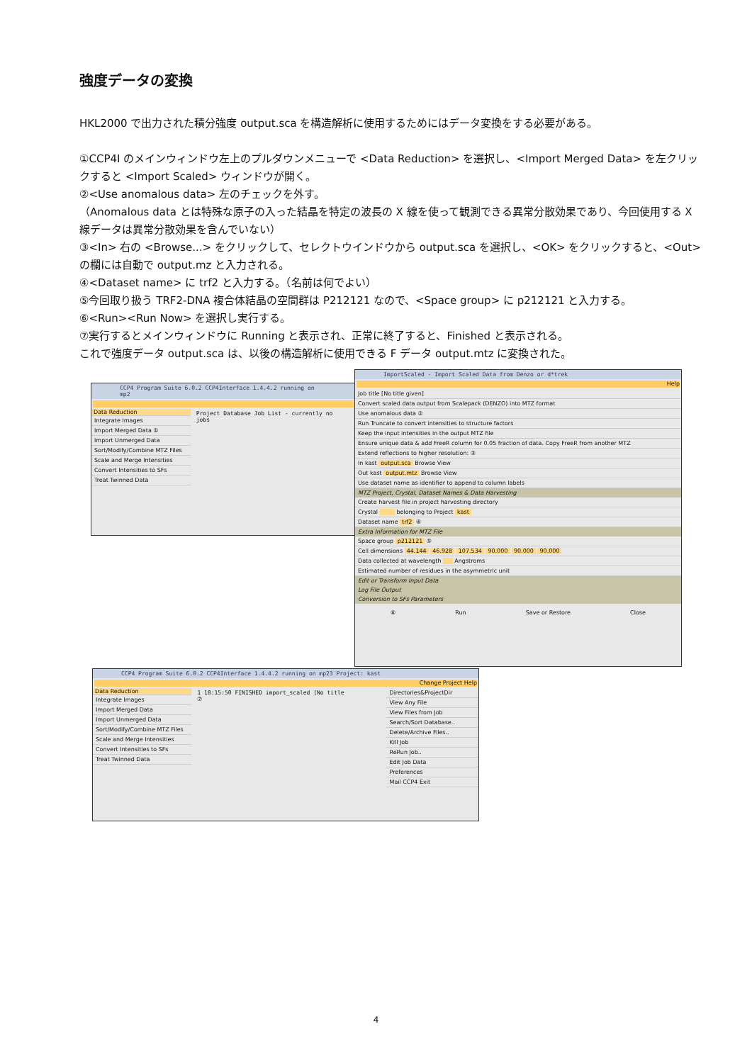強度データの変換
HKL2000 で出力された積分強度 output.sca を構造解析に使用するためにはデータ変換をする必要がある。
①CCP4I のメインウィンドウ左上のプルダウンメニューで <Data Reduction> を選択し、<Import Merged Data> を左クリックすると <Import Scaled> ウィンドウが開く。
②<Use anomalous data> 左のチェックを外す。
（Anomalous data とは特殊な原子の入った結晶を特定の波長の X 線を使って観測できる異常分散効果であり、今回使用する X 線データは異常分散効果を含んでいない）
③<In> 右の <Browse...> をクリックして、セレクトウインドウから output.sca を選択し、<OK> をクリックすると、<Out> の欄には自動で output.mz と入力される。
④<Dataset name> に trf2 と入力する。（名前は何でよい）
⑤今回取り扱う TRF2-DNA 複合体結晶の空間群は P212121 なので、<Space group> に p212121 と入力する。
⑥<Run><Run Now> を選択し実行する。
⑦実行するとメインウィンドウに Running と表示され、正常に終了すると、Finished と表示される。
これで強度データ output.sca は、以後の構造解析に使用できる F データ output.mtz に変換された。
CCP4 Program Suite 6.0.2 CCP4Interface 1.4.4.2 running on mp2
Data Reduction
Integrate Images
Import Merged Data ①
Import Unmerged Data
Sort/Modify/Combine MTZ Files
Scale and Merge Intensities
Convert Intensities to SFs
Treat Twinned Data
Project Database Job List - currently no jobs
ImportScaled - Import Scaled Data from Denzo or d*trek
Help
Job title [No title given]
Convert scaled data output from Scalepack (DENZO) into MTZ format
Use anomalous data ②
Run Truncate to convert intensities to structure factors
Keep the input intensities in the output MTZ file
Ensure unique data & add FreeR column for 0.05 fraction of data. Copy FreeR from another MTZ
Extend reflections to higher resolution: ③
In kast output.sca Browse View
Out kast output.mtz Browse View
Use dataset name as identifier to append to column labels
MTZ Project, Crystal, Dataset Names & Data Harvesting
Create harvest file in project harvesting directory
Crystal belonging to Project kast
Dataset name trf2 ④
Extra Information for MTZ File
Space group p212121 ⑤
Cell dimensions 44.144 46.928 107.534 90.000 90.000 90.000
Data collected at wavelength Angstroms
Estimated number of residues in the asymmetric unit
Edit or Transform Input Data
Log File Output
Conversion to SFs Parameters
⑥ Run Save or Restore Close
CCP4 Program Suite 6.0.2 CCP4Interface 1.4.4.2 running on mp23 Project: kast
Change Project Help
Data Reduction
Integrate Images
Import Merged Data
Import Unmerged Data
Sort/Modify/Combine MTZ Files
Scale and Merge Intensities
Convert Intensities to SFs
Treat Twinned Data
1 18:15:50 FINISHED import_scaled [No title
⑦
Directories&ProjectDir
View Any File
View Files from Job
Search/Sort Database..
Delete/Archive Files..
Kill Job
ReRun Job..
Edit Job Data
Preferences
Mail CCP4 Exit
4